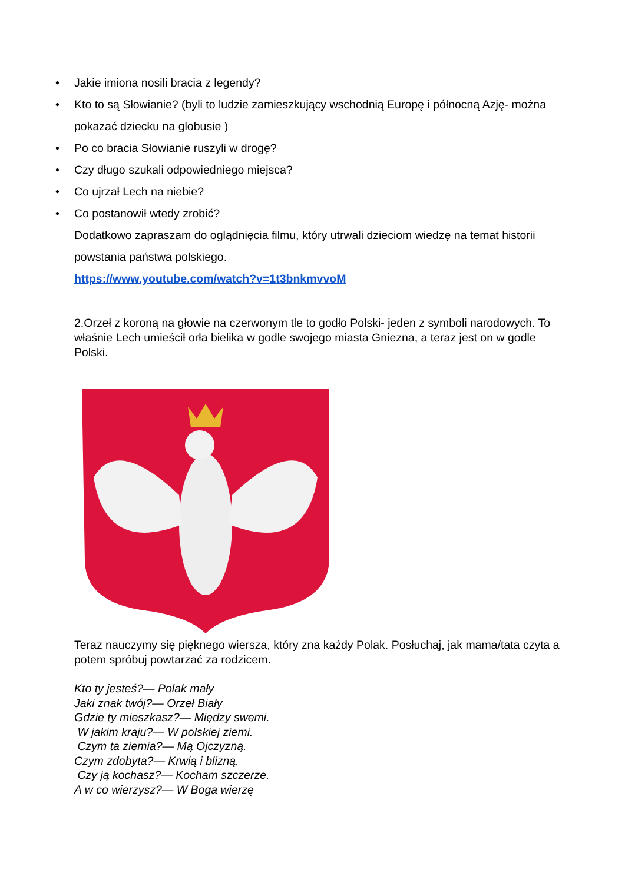• Jakie imiona nosili bracia z legendy?
• Kto to są Słowianie? (byli to ludzie zamieszkujący wschodnią Europę i północną Azję- można pokazać dziecku na globusie )
• Po co bracia Słowianie ruszyli w drogę?
• Czy długo szukali odpowiedniego miejsca?
• Co ujrzał Lech na niebie?
• Co postanowił wtedy zrobić?
Dodatkowo zapraszam do oglądnięcia filmu, który utrwali dzieciom wiedzę na temat historii powstania państwa polskiego.
https://www.youtube.com/watch?v=1t3bnkmvvoM
2.Orzeł z koroną na głowie na czerwonym tle to godło Polski- jeden z symboli narodowych. To właśnie Lech umieścił orła bielika w godle swojego miasta Gniezna, a teraz jest on w godle Polski.
Teraz nauczymy się pięknego wiersza, który zna każdy Polak. Posłuchaj, jak mama/tata czyta a potem spróbuj powtarzać za rodzicem.
Kto ty jesteś?— Polak mały
Jaki znak twój?— Orzeł Biały
Gdzie ty mieszkasz?— Między swemi.
W jakim kraju?— W polskiej ziemi.
Czym ta ziemia?— Mą Ojczyzną.
Czym zdobyta?— Krwią i blizną.
Czy ją kochasz?— Kocham szczerze.
A w co wierzysz?— W Boga wierzę